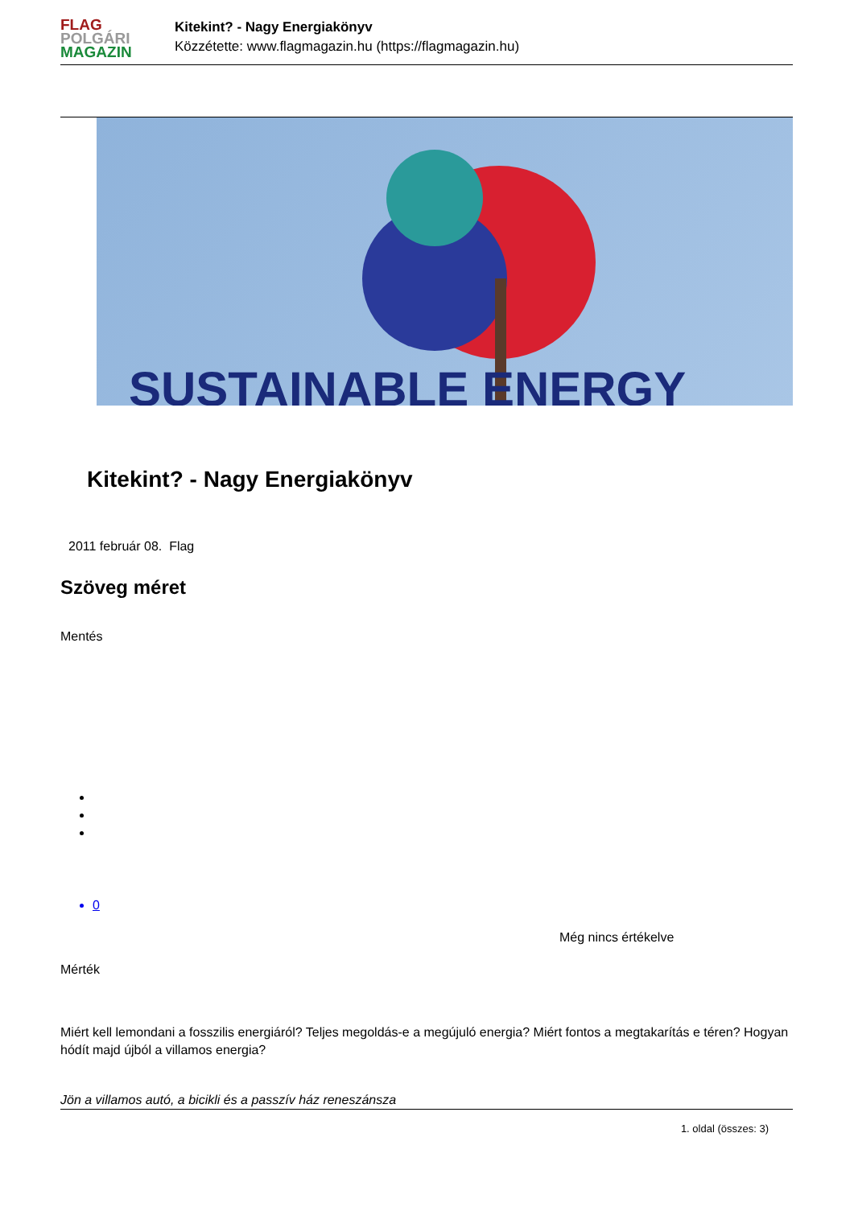FLAG
POLGÁRI
MAGAZIN
Kitekint? - Nagy Energiakönyv
Közzétette: www.flagmagazin.hu (https://flagmagazin.hu)
SUSTAINABLE ENERGY
Kitekint? - Nagy Energiakönyv
2011 február 08. Flag
Szöveg méret
Mentés
0
Még nincs értékelve
Mérték
Miért kell lemondani a fosszilis energiáról? Teljes megoldás-e a megújuló energia? Miért fontos a megtakarítás e téren? Hogyan hódít majd újból a villamos energia?
Jön a villamos autó, a bicikli és a passzív ház reneszánsza
1. oldal (összes: 3)